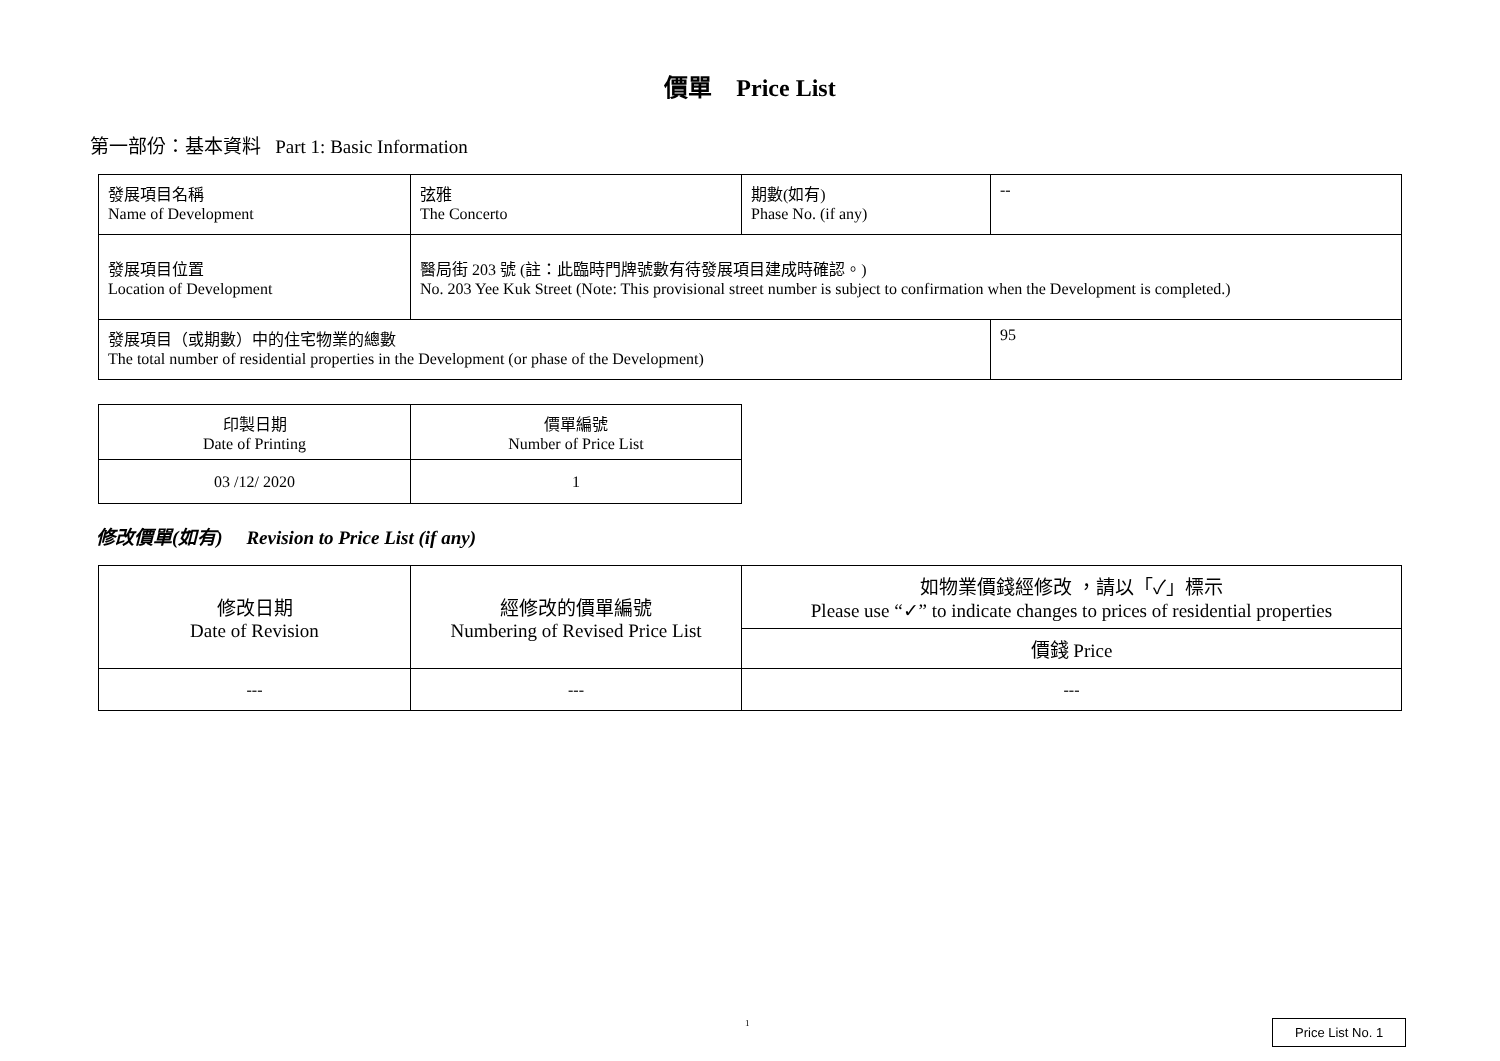價單 Price List
第一部份：基本資料 Part 1: Basic Information
| 發展項目名稱 Name of Development | 弦雅 The Concerto | 期數(如有) Phase No. (if any) | -- |
| 發展項目位置 Location of Development | 醫局街 203 號 (註：此臨時門牌號數有待發展項目建成時確認。) No. 203 Yee Kuk Street (Note: This provisional street number is subject to confirmation when the Development is completed.) | | |
| 發展項目（或期數）中的住宅物業的總數 The total number of residential properties in the Development (or phase of the Development) | | | 95 |
| 印製日期 Date of Printing | 價單編號 Number of Price List |
| 03 /12/ 2020 | 1 |
修改價單(如有) Revision to Price List (if any)
| 修改日期 Date of Revision | 經修改的價單編號 Numbering of Revised Price List | 如物業價錢經修改 ，請以「✓」標示 Please use “✓” to indicate changes to prices of residential properties |
| --- | --- | --- |
| | | 價錢 Price |
| --- | --- | --- |
1 Price List No. 1